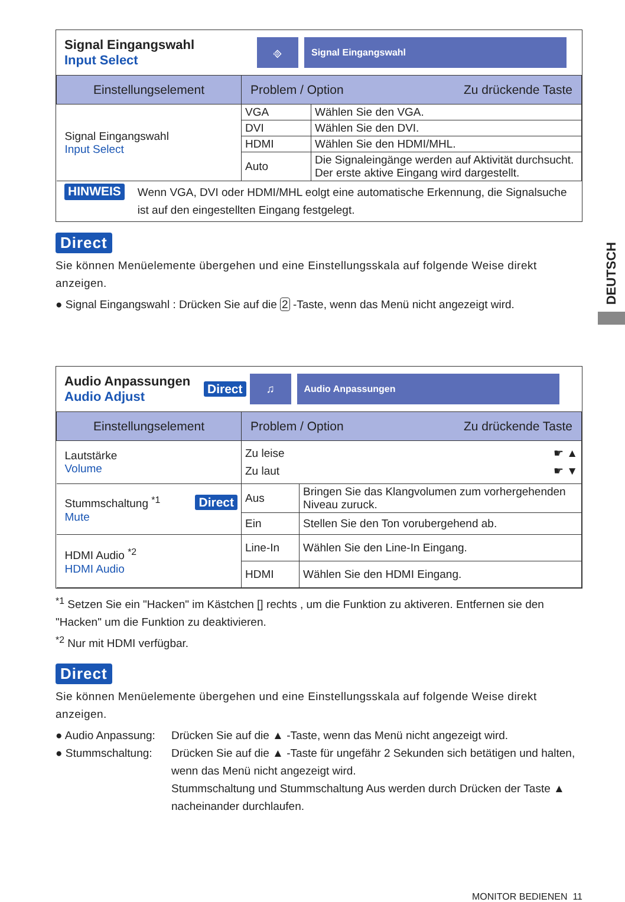DEUTSCH
Signal Eingangswahl
Input Select
⎆
Signal Eingangswahl
| Einstellungselement | Problem / Option Zu drückende Taste | |
| --- | --- | --- |
| Signal Eingangswahl Input Select | VGA | Wählen Sie den VGA. |
| | DVI | Wählen Sie den DVI. |
| | HDMI | Wählen Sie den HDMI/MHL. |
| | Auto | Die Signaleingänge werden auf Aktivität durchsucht. Der erste aktive Eingang wird dargestellt. |
HINWEIS
Wenn VGA, DVI oder HDMI/MHL eolgt eine automatische Erkennung, die Signalsuche ist auf den eingestellten Eingang festgelegt.
Direct
Sie können Menüelemente übergehen und eine Einstellungsskala auf folgende Weise direkt anzeigen.
● Signal Eingangswahl : Drücken Sie auf die 2 -Taste, wenn das Menü nicht angezeigt wird.
Audio Anpassungen
Audio Adjust
Direct
♫
Audio Anpassungen
| Einstellungselement | Problem / Option Zu drückende Taste | |
| --- | --- | --- |
| Lautstärke Volume | Zu leise ☛ ▲ Zu laut ☛ ▼ | |
| Stummschaltung <sup>*1</sup> Direct Mute | Aus | Bringen Sie das Klangvolumen zum vorhergehenden Niveau zuruck. |
| | Ein | Stellen Sie den Ton vorubergehend ab. |
| HDMI Audio <sup>*2</sup> HDMI Audio | Line-In | Wählen Sie den Line-In Eingang. |
| | HDMI | Wählen Sie den HDMI Eingang. |
<sup>*1</sup> Setzen Sie ein "Hacken" im Kästchen [] rechts , um die Funktion zu aktiveren. Entfernen sie den "Hacken" um die Funktion zu deaktivieren.
<sup>*2</sup> Nur mit HDMI verfügbar.
Direct
Sie können Menüelemente übergehen und eine Einstellungsskala auf folgende Weise direkt anzeigen.
● Audio Anpassung: Drücken Sie auf die ▲ -Taste, wenn das Menü nicht angezeigt wird.
● Stummschaltung: Drücken Sie auf die ▲ -Taste für ungefähr 2 Sekunden sich betätigen und halten, wenn das Menü nicht angezeigt wird.
Stummschaltung und Stummschaltung Aus werden durch Drücken der Taste ▲ nacheinander durchlaufen.
MONITOR BEDIENEN 11